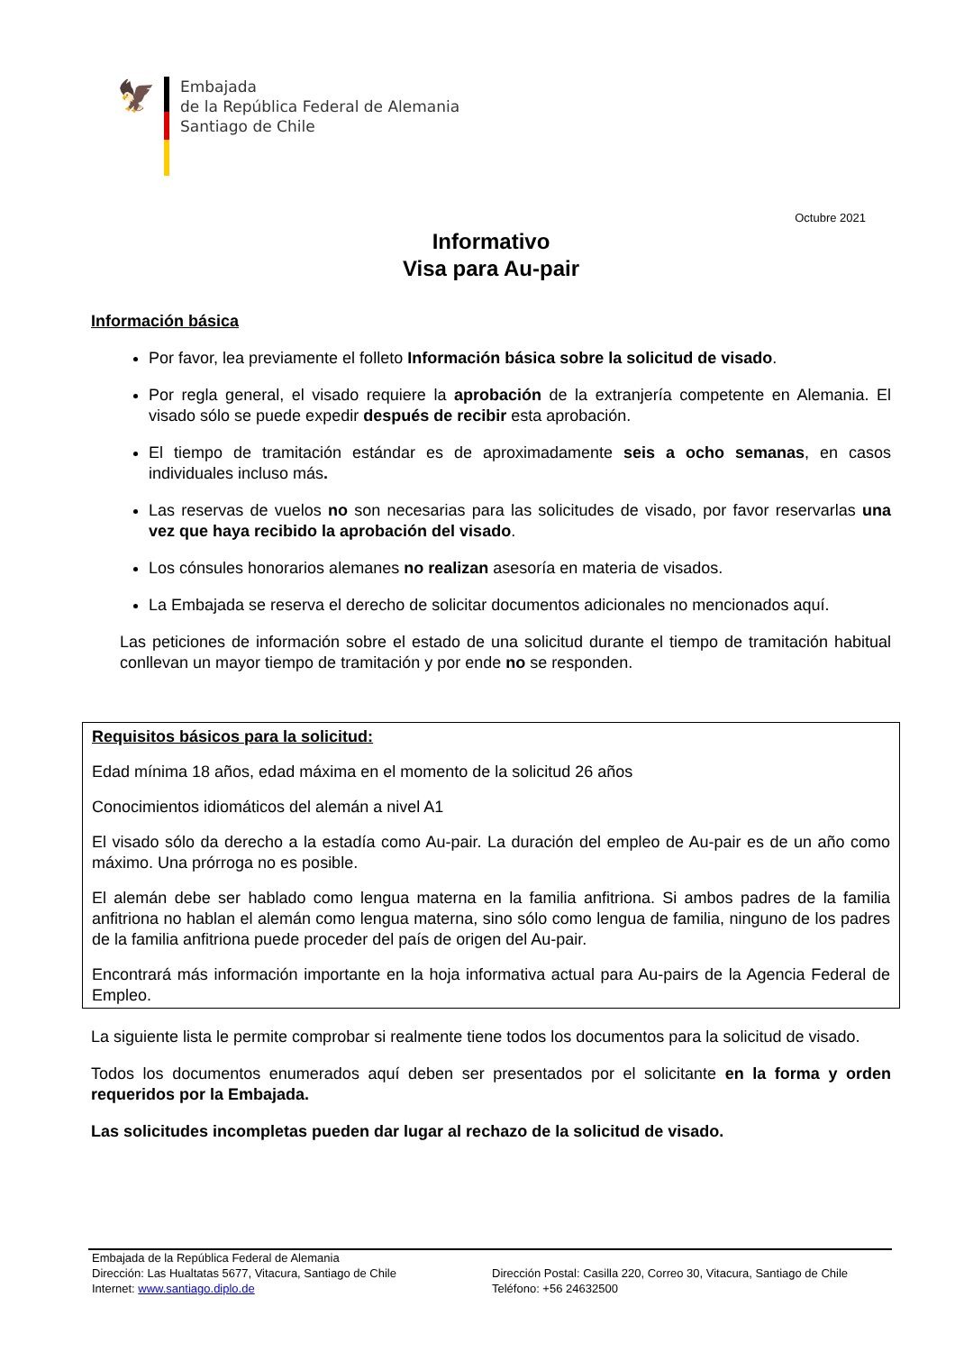🦅
Embajada
de la República Federal de Alemania
Santiago de Chile
Octubre 2021
Informativo
Visa para Au-pair
Información básica
Por favor, lea previamente el folleto Información básica sobre la solicitud de visado.
Por regla general, el visado requiere la aprobación de la extranjería competente en Alemania. El visado sólo se puede expedir después de recibir esta aprobación.
El tiempo de tramitación estándar es de aproximadamente seis a ocho semanas, en casos individuales incluso más.
Las reservas de vuelos no son necesarias para las solicitudes de visado, por favor reservarlas una vez que haya recibido la aprobación del visado.
Los cónsules honorarios alemanes no realizan asesoría en materia de visados.
La Embajada se reserva el derecho de solicitar documentos adicionales no mencionados aquí.
Las peticiones de información sobre el estado de una solicitud durante el tiempo de tramitación habitual conllevan un mayor tiempo de tramitación y por ende no se responden.
Requisitos básicos para la solicitud:
Edad mínima 18 años, edad máxima en el momento de la solicitud 26 años
Conocimientos idiomáticos del alemán a nivel A1
El visado sólo da derecho a la estadía como Au-pair. La duración del empleo de Au-pair es de un año como máximo. Una prórroga no es posible.
El alemán debe ser hablado como lengua materna en la familia anfitriona. Si ambos padres de la familia anfitriona no hablan el alemán como lengua materna, sino sólo como lengua de familia, ninguno de los padres de la familia anfitriona puede proceder del país de origen del Au-pair.
Encontrará más información importante en la hoja informativa actual para Au-pairs de la Agencia Federal de Empleo.
La siguiente lista le permite comprobar si realmente tiene todos los documentos para la solicitud de visado.
Todos los documentos enumerados aquí deben ser presentados por el solicitante en la forma y orden requeridos por la Embajada.
Las solicitudes incompletas pueden dar lugar al rechazo de la solicitud de visado.
Embajada de la República Federal de Alemania
Dirección: Las Hualtatas 5677, Vitacura, Santiago de Chile
Internet: www.santiago.diplo.de
Dirección Postal: Casilla 220, Correo 30, Vitacura, Santiago de Chile
Teléfono: +56 24632500